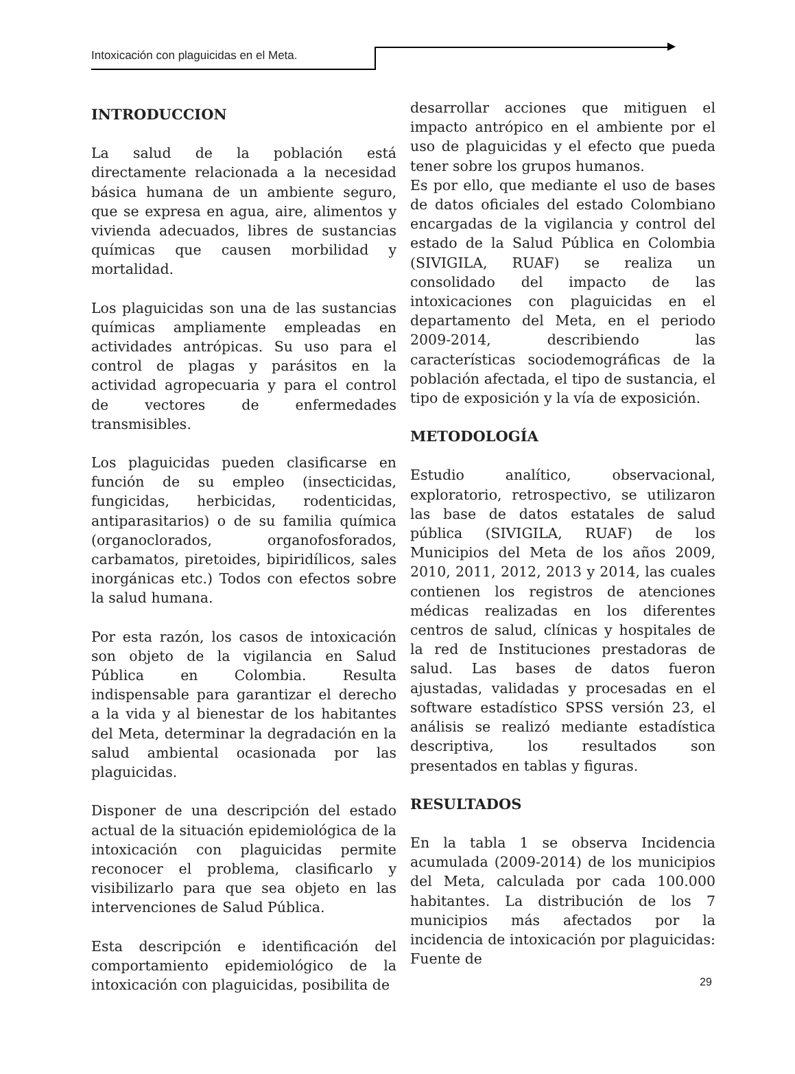Intoxicación con plaguicidas en el Meta.
INTRODUCCION
La salud de la población está directamente relacionada a la necesidad básica humana de un ambiente seguro, que se expresa en agua, aire, alimentos y vivienda adecuados, libres de sustancias químicas que causen morbilidad y mortalidad.
Los plaguicidas son una de las sustancias químicas ampliamente empleadas en actividades antrópicas. Su uso para el control de plagas y parásitos en la actividad agropecuaria y para el control de vectores de enfermedades transmisibles.
Los plaguicidas pueden clasificarse en función de su empleo (insecticidas, fungicidas, herbicidas, rodenticidas, antiparasitarios) o de su familia química (organoclorados, organofosforados, carbamatos, piretoides, bipiridílicos, sales inorgánicas etc.) Todos con efectos sobre la salud humana.
Por esta razón, los casos de intoxicación son objeto de la vigilancia en Salud Pública en Colombia. Resulta indispensable para garantizar el derecho a la vida y al bienestar de los habitantes del Meta, determinar la degradación en la salud ambiental ocasionada por las plaguicidas.
Disponer de una descripción del estado actual de la situación epidemiológica de la intoxicación con plaguicidas permite reconocer el problema, clasificarlo y visibilizarlo para que sea objeto en las intervenciones de Salud Pública.
Esta descripción e identificación del comportamiento epidemiológico de la intoxicación con plaguicidas, posibilita de
desarrollar acciones que mitiguen el impacto antrópico en el ambiente por el uso de plaguicidas y el efecto que pueda tener sobre los grupos humanos.
Es por ello, que mediante el uso de bases de datos oficiales del estado Colombiano encargadas de la vigilancia y control del estado de la Salud Pública en Colombia (SIVIGILA, RUAF) se realiza un consolidado del impacto de las intoxicaciones con plaguicidas en el departamento del Meta, en el periodo 2009-2014, describiendo las características sociodemográficas de la población afectada, el tipo de sustancia, el tipo de exposición y la vía de exposición.
METODOLOGÍA
Estudio analítico, observacional, exploratorio, retrospectivo, se utilizaron las base de datos estatales de salud pública (SIVIGILA, RUAF) de los Municipios del Meta de los años 2009, 2010, 2011, 2012, 2013 y 2014, las cuales contienen los registros de atenciones médicas realizadas en los diferentes centros de salud, clínicas y hospitales de la red de Instituciones prestadoras de salud. Las bases de datos fueron ajustadas, validadas y procesadas en el software estadístico SPSS versión 23, el análisis se realizó mediante estadística descriptiva, los resultados son presentados en tablas y figuras.
RESULTADOS
En la tabla 1 se observa Incidencia acumulada (2009-2014) de los municipios del Meta, calculada por cada 100.000 habitantes. La distribución de los 7 municipios más afectados por la incidencia de intoxicación por plaguicidas: Fuente de
29